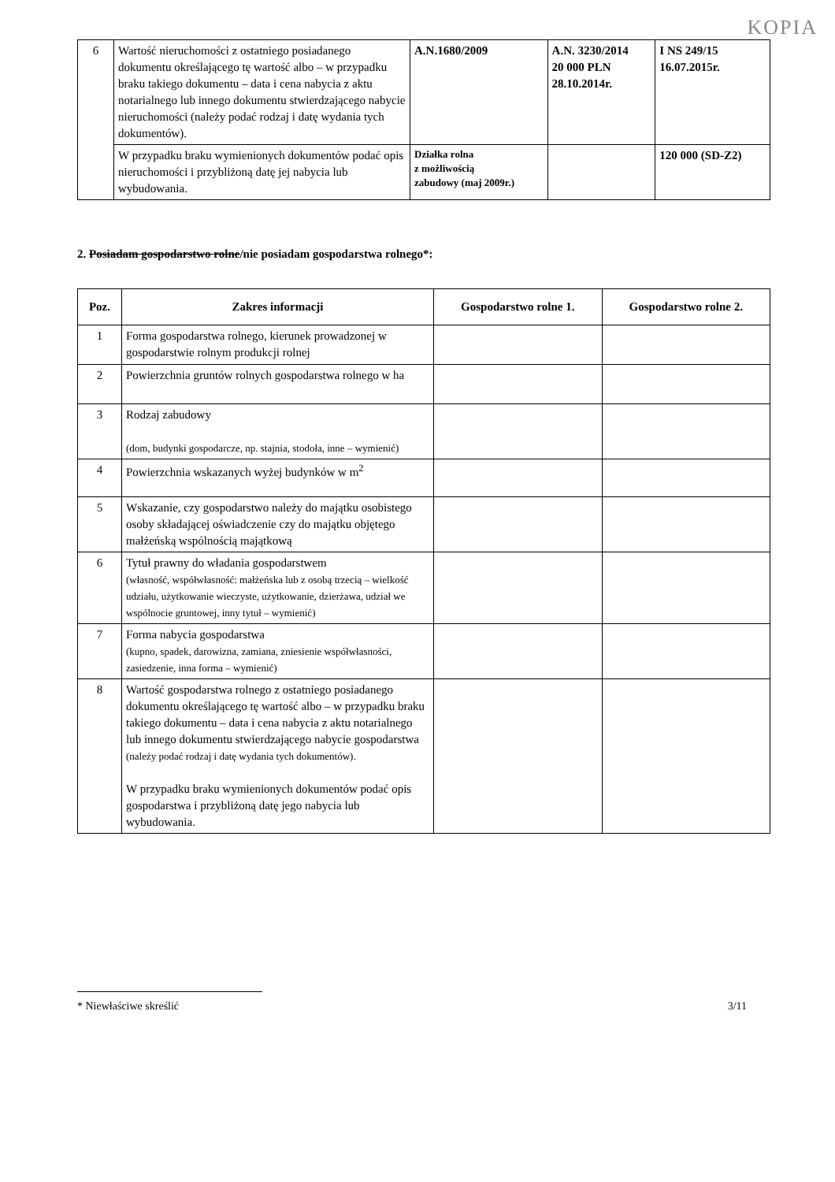KOPIA
| 6 | Wartość nieruchomości z ostatniego posiadanego dokumentu określającego tę wartość albo – w przypadku braku takiego dokumentu – data i cena nabycia z aktu notarialnego lub innego dokumentu stwierdzającego nabycie nieruchomości (należy podać rodzaj i datę wydania tych dokumentów). | A.N.1680/2009 | A.N. 3230/2014 20 000 PLN 28.10.2014r. | I NS 249/15 16.07.2015r. |
| | W przypadku braku wymienionych dokumentów podać opis nieruchomości i przybliżoną datę jej nabycia lub wybudowania. | Działka rolna z możliwością zabudowy (maj 2009r.) | | 120 000 (SD-Z2) |
2. Posiadam gospodarstwo rolne/nie posiadam gospodarstwa rolnego*:
| Poz. | Zakres informacji | Gospodarstwo rolne 1. | Gospodarstwo rolne 2. |
| --- | --- | --- | --- |
| 1 | Forma gospodarstwa rolnego, kierunek prowadzonej w gospodarstwie rolnym produkcji rolnej | | |
| 2 | Powierzchnia gruntów rolnych gospodarstwa rolnego w ha | | |
| 3 | Rodzaj zabudowy (dom, budynki gospodarcze, np. stajnia, stodoła, inne – wymienić) | | |
| 4 | Powierzchnia wskazanych wyżej budynków w m<sup>2</sup> | | |
| 5 | Wskazanie, czy gospodarstwo należy do majątku osobistego osoby składającej oświadczenie czy do majątku objętego małżeńską wspólnością majątkową | | |
| 6 | Tytuł prawny do władania gospodarstwem (własność, współwłasność: małżeńska lub z osobą trzecią – wielkość udziału, użytkowanie wieczyste, użytkowanie, dzierżawa, udział we wspólnocie gruntowej, inny tytuł – wymienić) | | |
| 7 | Forma nabycia gospodarstwa (kupno, spadek, darowizna, zamiana, zniesienie współwłasności, zasiedzenie, inna forma – wymienić) | | |
| 8 | Wartość gospodarstwa rolnego z ostatniego posiadanego dokumentu określającego tę wartość albo – w przypadku braku takiego dokumentu – data i cena nabycia z aktu notarialnego lub innego dokumentu stwierdzającego nabycie gospodarstwa (należy podać rodzaj i datę wydania tych dokumentów). W przypadku braku wymienionych dokumentów podać opis gospodarstwa i przybliżoną datę jego nabycia lub wybudowania. | | |
* Niewłaściwe skreślić 3/11